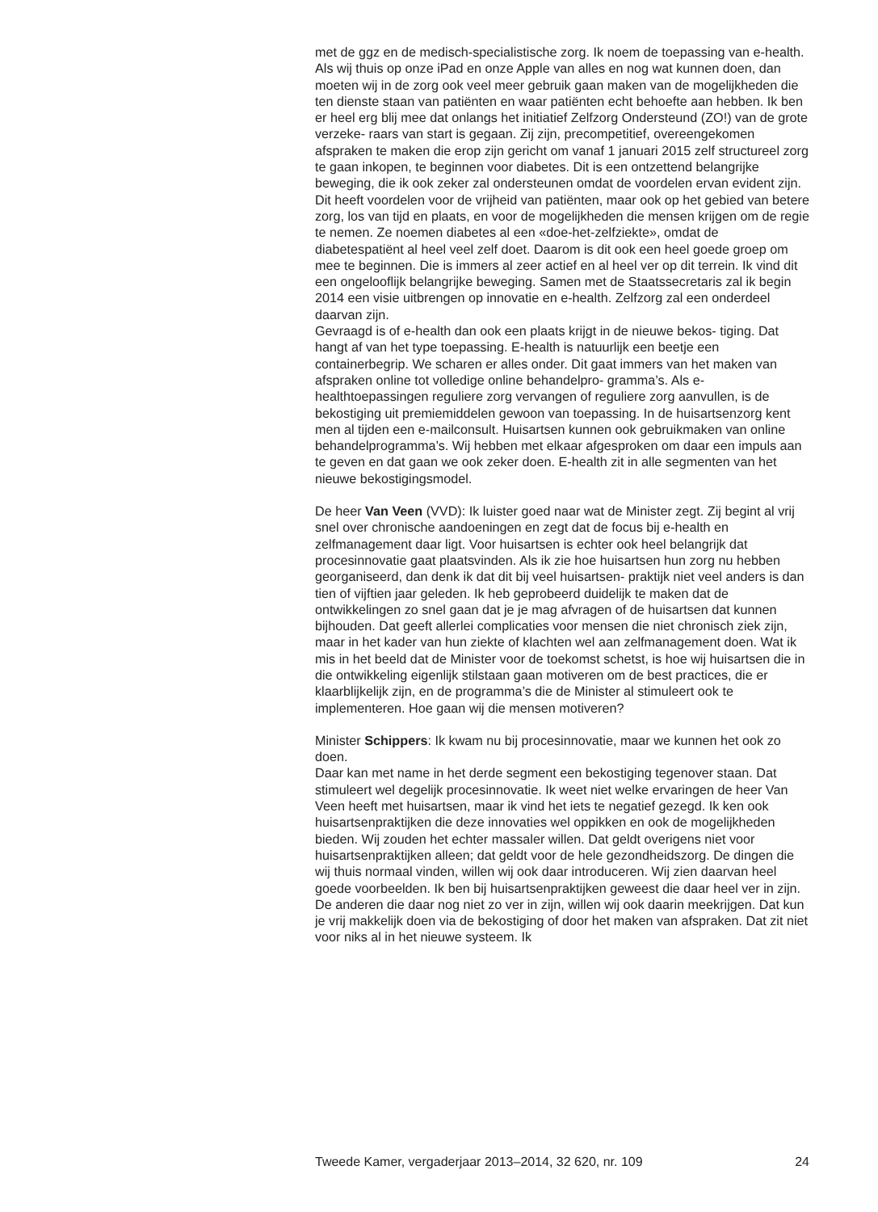met de ggz en de medisch-specialistische zorg. Ik noem de toepassing van e-health. Als wij thuis op onze iPad en onze Apple van alles en nog wat kunnen doen, dan moeten wij in de zorg ook veel meer gebruik gaan maken van de mogelijkheden die ten dienste staan van patiënten en waar patiënten echt behoefte aan hebben. Ik ben er heel erg blij mee dat onlangs het initiatief Zelfzorg Ondersteund (ZO!) van de grote verzeke- raars van start is gegaan. Zij zijn, precompetitief, overeengekomen afspraken te maken die erop zijn gericht om vanaf 1 januari 2015 zelf structureel zorg te gaan inkopen, te beginnen voor diabetes. Dit is een ontzettend belangrijke beweging, die ik ook zeker zal ondersteunen omdat de voordelen ervan evident zijn. Dit heeft voordelen voor de vrijheid van patiënten, maar ook op het gebied van betere zorg, los van tijd en plaats, en voor de mogelijkheden die mensen krijgen om de regie te nemen. Ze noemen diabetes al een «doe-het-zelfziekte», omdat de diabetespatiënt al heel veel zelf doet. Daarom is dit ook een heel goede groep om mee te beginnen. Die is immers al zeer actief en al heel ver op dit terrein. Ik vind dit een ongelooflijk belangrijke beweging. Samen met de Staatssecretaris zal ik begin 2014 een visie uitbrengen op innovatie en e-health. Zelfzorg zal een onderdeel daarvan zijn.
Gevraagd is of e-health dan ook een plaats krijgt in de nieuwe bekos- tiging. Dat hangt af van het type toepassing. E-health is natuurlijk een beetje een containerbegrip. We scharen er alles onder. Dit gaat immers van het maken van afspraken online tot volledige online behandelpro- gramma’s. Als e-healthtoepassingen reguliere zorg vervangen of reguliere zorg aanvullen, is de bekostiging uit premiemiddelen gewoon van toepassing. In de huisartsenzorg kent men al tijden een e-mailconsult. Huisartsen kunnen ook gebruikmaken van online behandelprogramma’s. Wij hebben met elkaar afgesproken om daar een impuls aan te geven en dat gaan we ook zeker doen. E-health zit in alle segmenten van het nieuwe bekostigingsmodel.
De heer Van Veen (VVD): Ik luister goed naar wat de Minister zegt. Zij begint al vrij snel over chronische aandoeningen en zegt dat de focus bij e-health en zelfmanagement daar ligt. Voor huisartsen is echter ook heel belangrijk dat procesinnovatie gaat plaatsvinden. Als ik zie hoe huisartsen hun zorg nu hebben georganiseerd, dan denk ik dat dit bij veel huisartsen- praktijk niet veel anders is dan tien of vijftien jaar geleden. Ik heb geprobeerd duidelijk te maken dat de ontwikkelingen zo snel gaan dat je je mag afvragen of de huisartsen dat kunnen bijhouden. Dat geeft allerlei complicaties voor mensen die niet chronisch ziek zijn, maar in het kader van hun ziekte of klachten wel aan zelfmanagement doen. Wat ik mis in het beeld dat de Minister voor de toekomst schetst, is hoe wij huisartsen die in die ontwikkeling eigenlijk stilstaan gaan motiveren om de best practices, die er klaarblijkelijk zijn, en de programma’s die de Minister al stimuleert ook te implementeren. Hoe gaan wij die mensen motiveren?
Minister Schippers: Ik kwam nu bij procesinnovatie, maar we kunnen het ook zo doen.
Daar kan met name in het derde segment een bekostiging tegenover staan. Dat stimuleert wel degelijk procesinnovatie. Ik weet niet welke ervaringen de heer Van Veen heeft met huisartsen, maar ik vind het iets te negatief gezegd. Ik ken ook huisartsenpraktijken die deze innovaties wel oppikken en ook de mogelijkheden bieden. Wij zouden het echter massaler willen. Dat geldt overigens niet voor huisartsenpraktijken alleen; dat geldt voor de hele gezondheidszorg. De dingen die wij thuis normaal vinden, willen wij ook daar introduceren. Wij zien daarvan heel goede voorbeelden. Ik ben bij huisartsenpraktijken geweest die daar heel ver in zijn. De anderen die daar nog niet zo ver in zijn, willen wij ook daarin meekrijgen. Dat kun je vrij makkelijk doen via de bekostiging of door het maken van afspraken. Dat zit niet voor niks al in het nieuwe systeem. Ik
Tweede Kamer, vergaderjaar 2013–2014, 32 620, nr. 109 24